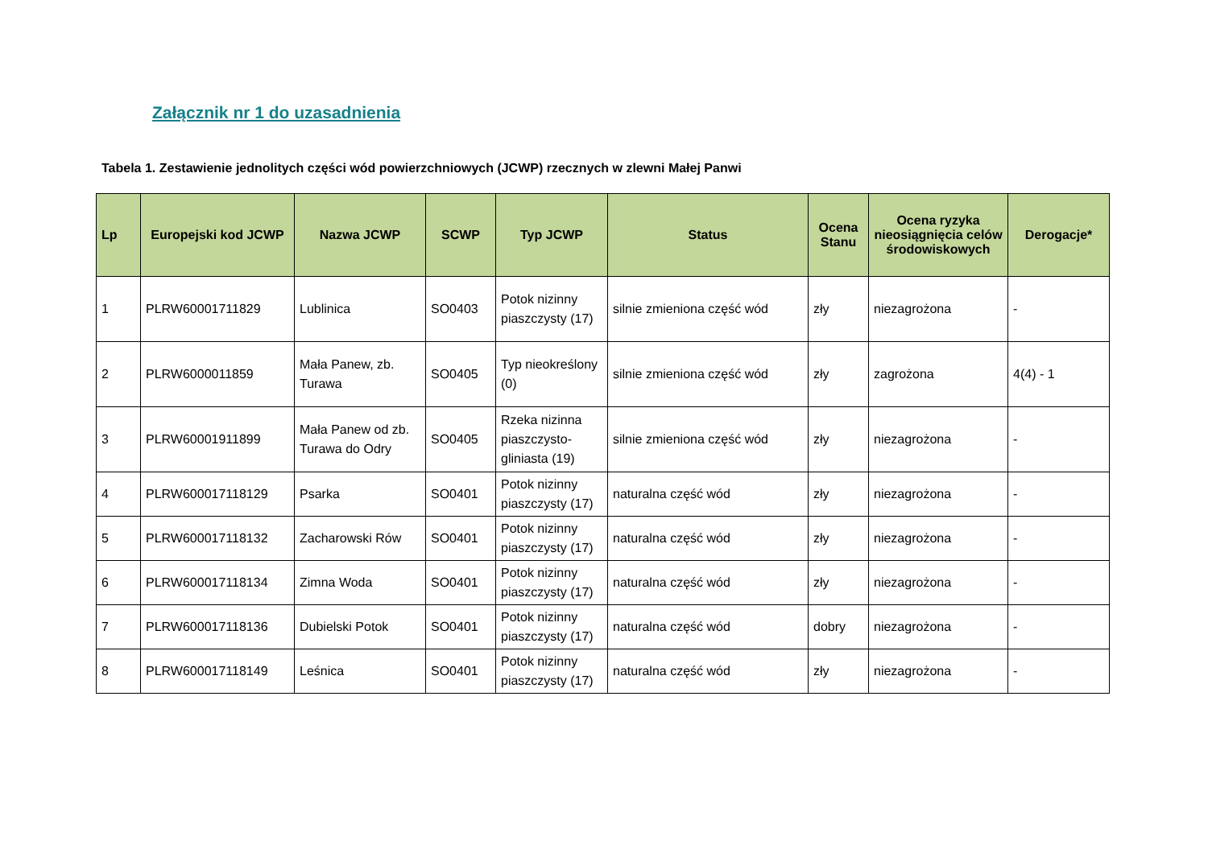Załącznik nr 1 do uzasadnienia
Tabela 1. Zestawienie jednolitych części wód powierzchniowych (JCWP) rzecznych w zlewni Małej Panwi
| Lp | Europejski kod JCWP | Nazwa JCWP | SCWP | Typ JCWP | Status | Ocena Stanu | Ocena ryzyka nieosiągnięcia celów środowiskowych | Derogacje* |
| --- | --- | --- | --- | --- | --- | --- | --- | --- |
| 1 | PLRW60001711829 | Lublinica | SO0403 | Potok nizinny piaszczysty (17) | silnie zmieniona część wód | zły | niezagrożona | - |
| 2 | PLRW6000011859 | Mała Panew, zb. Turawa | SO0405 | Typ nieokreślony (0) | silnie zmieniona część wód | zły | zagrożona | 4(4) - 1 |
| 3 | PLRW60001911899 | Mała Panew od zb. Turawa do Odry | SO0405 | Rzeka nizinna piaszczysto-gliniasta (19) | silnie zmieniona część wód | zły | niezagrożona | - |
| 4 | PLRW600017118129 | Psarka | SO0401 | Potok nizinny piaszczysty (17) | naturalna część wód | zły | niezagrożona | - |
| 5 | PLRW600017118132 | Zacharowski Rów | SO0401 | Potok nizinny piaszczysty (17) | naturalna część wód | zły | niezagrożona | - |
| 6 | PLRW600017118134 | Zimna Woda | SO0401 | Potok nizinny piaszczysty (17) | naturalna część wód | zły | niezagrożona | - |
| 7 | PLRW600017118136 | Dubielski Potok | SO0401 | Potok nizinny piaszczysty (17) | naturalna część wód | dobry | niezagrożona | - |
| 8 | PLRW600017118149 | Leśnica | SO0401 | Potok nizinny piaszczysty (17) | naturalna część wód | zły | niezagrożona | - |